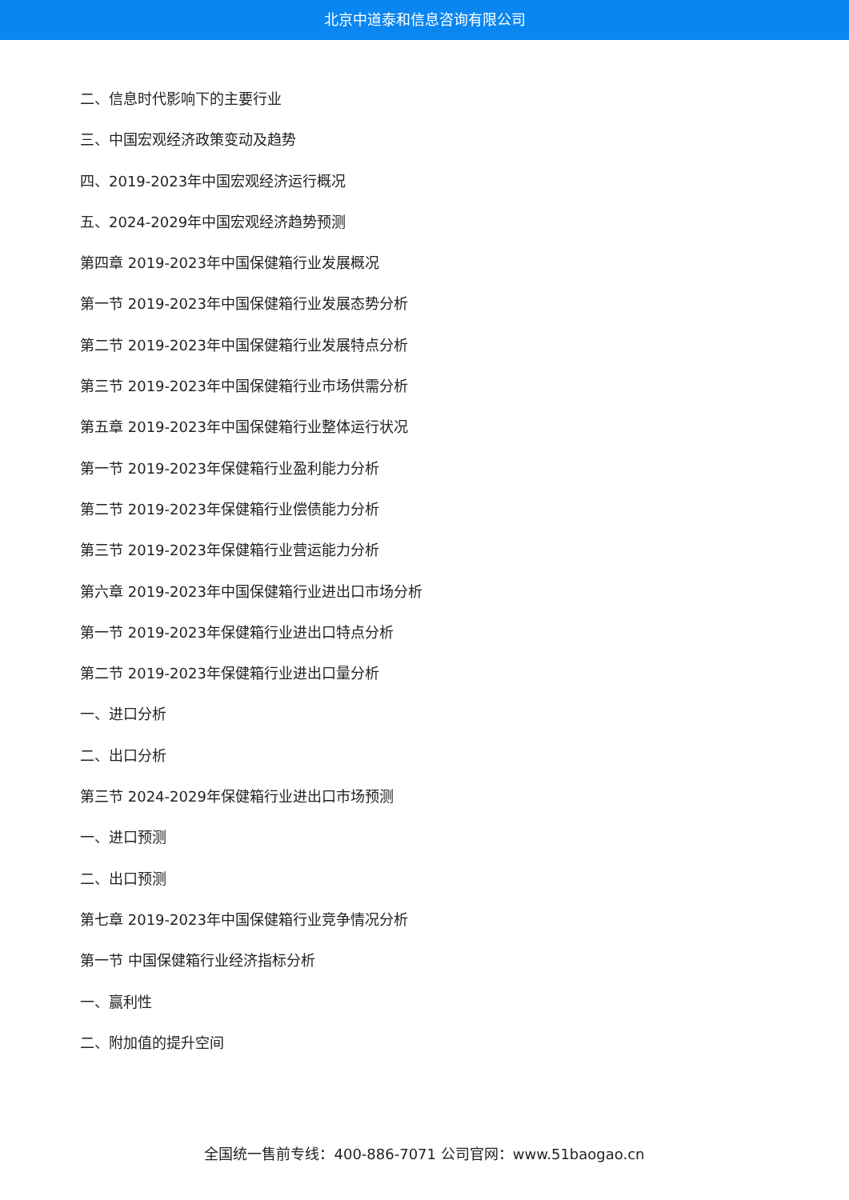北京中道泰和信息咨询有限公司
二、信息时代影响下的主要行业
三、中国宏观经济政策变动及趋势
四、2019-2023年中国宏观经济运行概况
五、2024-2029年中国宏观经济趋势预测
第四章 2019-2023年中国保健箱行业发展概况
第一节 2019-2023年中国保健箱行业发展态势分析
第二节 2019-2023年中国保健箱行业发展特点分析
第三节 2019-2023年中国保健箱行业市场供需分析
第五章 2019-2023年中国保健箱行业整体运行状况
第一节 2019-2023年保健箱行业盈利能力分析
第二节 2019-2023年保健箱行业偿债能力分析
第三节 2019-2023年保健箱行业营运能力分析
第六章 2019-2023年中国保健箱行业进出口市场分析
第一节 2019-2023年保健箱行业进出口特点分析
第二节 2019-2023年保健箱行业进出口量分析
一、进口分析
二、出口分析
第三节 2024-2029年保健箱行业进出口市场预测
一、进口预测
二、出口预测
第七章 2019-2023年中国保健箱行业竞争情况分析
第一节 中国保健箱行业经济指标分析
一、赢利性
二、附加值的提升空间
全国统一售前专线：400-886-7071 公司官网：www.51baogao.cn